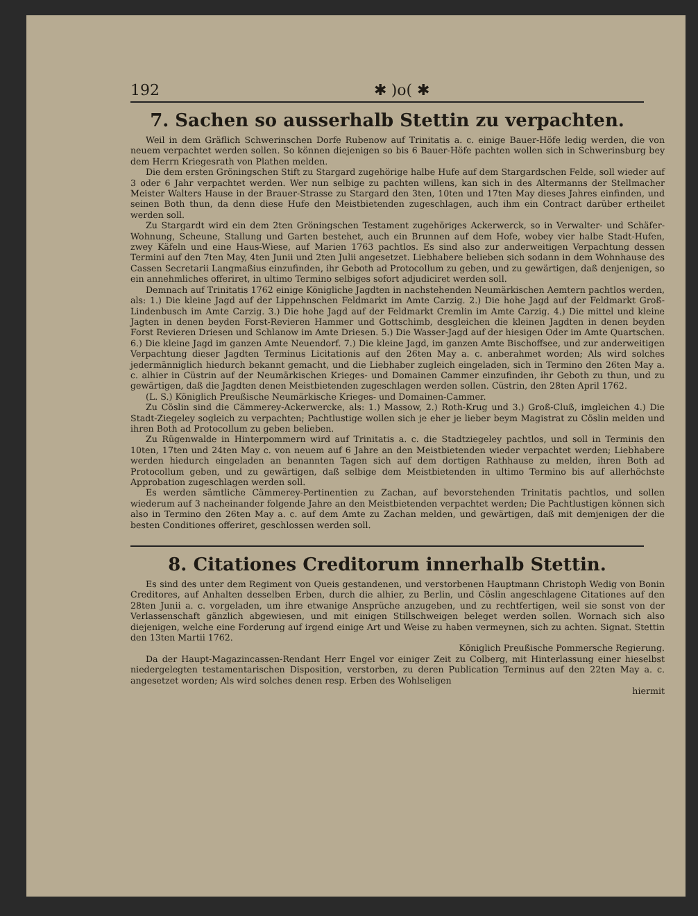192 ✱ )o( ✱
7. Sachen so ausserhalb Stettin zu verpachten.
Weil in dem Gräflich Schwerinschen Dorfe Rubenow auf Trinitatis a. c. einige Bauer-Höfe ledig werden, die von neuem verpachtet werden sollen. So können diejenigen so bis 6 Bauer-Höfe pachten wollen sich in Schwerinsburg bey dem Herrn Kriegesrath von Plathen melden.
Die dem ersten Gröningschen Stift zu Stargard zugehörige halbe Hufe auf dem Stargardschen Felde, soll wieder auf 3 oder 6 Jahr verpachtet werden. Wer nun selbige zu pachten willens, kan sich in des Altermanns der Stellmacher Meister Walters Hause in der Brauer-Strasse zu Stargard den 3ten, 10ten und 17ten May dieses Jahres einfinden, und seinen Both thun, da denn diese Hufe den Meistbietenden zugeschlagen, auch ihm ein Contract darüber ertheilet werden soll.
Zu Stargardt wird ein dem 2ten Gröningschen Testament zugehöriges Ackerwerck, so in Verwalter- und Schäfer-Wohnung, Scheune, Stallung und Garten bestehet, auch ein Brunnen auf dem Hofe, wobey vier halbe Stadt-Hufen, zwey Käfeln und eine Haus-Wiese, auf Marien 1763 pachtlos. Es sind also zur anderweitigen Verpachtung dessen Termini auf den 7ten May, 4ten Junii und 2ten Julii angesetzet. Liebhabere belieben sich sodann in dem Wohnhause des Cassen Secretarii Langmaßius einzufinden, ihr Geboth ad Protocollum zu geben, und zu gewärtigen, daß denjenigen, so ein annehmliches offeriret, in ultimo Termino selbiges sofort adjudiciret werden soll.
Demnach auf Trinitatis 1762 einige Königliche Jagdten in nachstehenden Neumärkischen Aemtern pachtlos werden, als: 1.) Die kleine Jagd auf der Lippehnschen Feldmarkt im Amte Carzig. 2.) Die hohe Jagd auf der Feldmarkt Groß-Lindenbusch im Amte Carzig. 3.) Die hohe Jagd auf der Feldmarkt Cremlin im Amte Carzig. 4.) Die mittel und kleine Jagten in denen beyden Forst-Revieren Hammer und Gottschimb, desgleichen die kleinen Jagdten in denen beyden Forst Revieren Driesen und Schlanow im Amte Driesen. 5.) Die Wasser-Jagd auf der hiesigen Oder im Amte Quartschen. 6.) Die kleine Jagd im ganzen Amte Neuendorf. 7.) Die kleine Jagd, im ganzen Amte Bischoffsee, und zur anderweitigen Verpachtung dieser Jagdten Terminus Licitationis auf den 26ten May a. c. anberahmet worden; Als wird solches jedermänniglich hiedurch bekannt gemacht, und die Liebhaber zugleich eingeladen, sich in Termino den 26ten May a. c. alhier in Cüstrin auf der Neumärkischen Krieges- und Domainen Cammer einzufinden, ihr Geboth zu thun, und zu gewärtigen, daß die Jagdten denen Meistbietenden zugeschlagen werden sollen. Cüstrin, den 28ten April 1762.
(L. S.) Königlich Preußische Neumärkische Krieges- und Domainen-Cammer.
Zu Cöslin sind die Cämmerey-Ackerwercke, als: 1.) Massow, 2.) Roth-Krug und 3.) Groß-Cluß, imgleichen 4.) Die Stadt-Ziegeley sogleich zu verpachten; Pachtlustige wollen sich je eher je lieber beym Magistrat zu Cöslin melden und ihren Both ad Protocollum zu geben belieben.
Zu Rügenwalde in Hinterpommern wird auf Trinitatis a. c. die Stadtziegeley pachtlos, und soll in Terminis den 10ten, 17ten und 24ten May c. von neuem auf 6 Jahre an den Meistbietenden wieder verpachtet werden; Liebhabere werden hiedurch eingeladen an benannten Tagen sich auf dem dortigen Rathhause zu melden, ihren Both ad Protocollum geben, und zu gewärtigen, daß selbige dem Meistbietenden in ultimo Termino bis auf allerhöchste Approbation zugeschlagen werden soll.
Es werden sämtliche Cämmerey-Pertinentien zu Zachan, auf bevorstehenden Trinitatis pachtlos, und sollen wiederum auf 3 nacheinander folgende Jahre an den Meistbietenden verpachtet werden; Die Pachtlustigen können sich also in Termino den 26ten May a. c. auf dem Amte zu Zachan melden, und gewärtigen, daß mit demjenigen der die besten Conditiones offeriret, geschlossen werden soll.
8. Citationes Creditorum innerhalb Stettin.
Es sind des unter dem Regiment von Queis gestandenen, und verstorbenen Hauptmann Christoph Wedig von Bonin Creditores, auf Anhalten desselben Erben, durch die alhier, zu Berlin, und Cöslin angeschlagene Citationes auf den 28ten Junii a. c. vorgeladen, um ihre etwanige Ansprüche anzugeben, und zu rechtfertigen, weil sie sonst von der Verlassenschaft gänzlich abgewiesen, und mit einigen Stillschweigen beleget werden sollen. Wornach sich also diejenigen, welche eine Forderung auf irgend einige Art und Weise zu haben vermeynen, sich zu achten. Signat. Stettin den 13ten Martii 1762.
Königlich Preußische Pommersche Regierung.
Da der Haupt-Magazincassen-Rendant Herr Engel vor einiger Zeit zu Colberg, mit Hinterlassung einer hieselbst niedergelegten testamentarischen Disposition, verstorben, zu deren Publication Terminus auf den 22ten May a. c. angesetzet worden; Als wird solches denen resp. Erben des Wohlseligen
hiermit